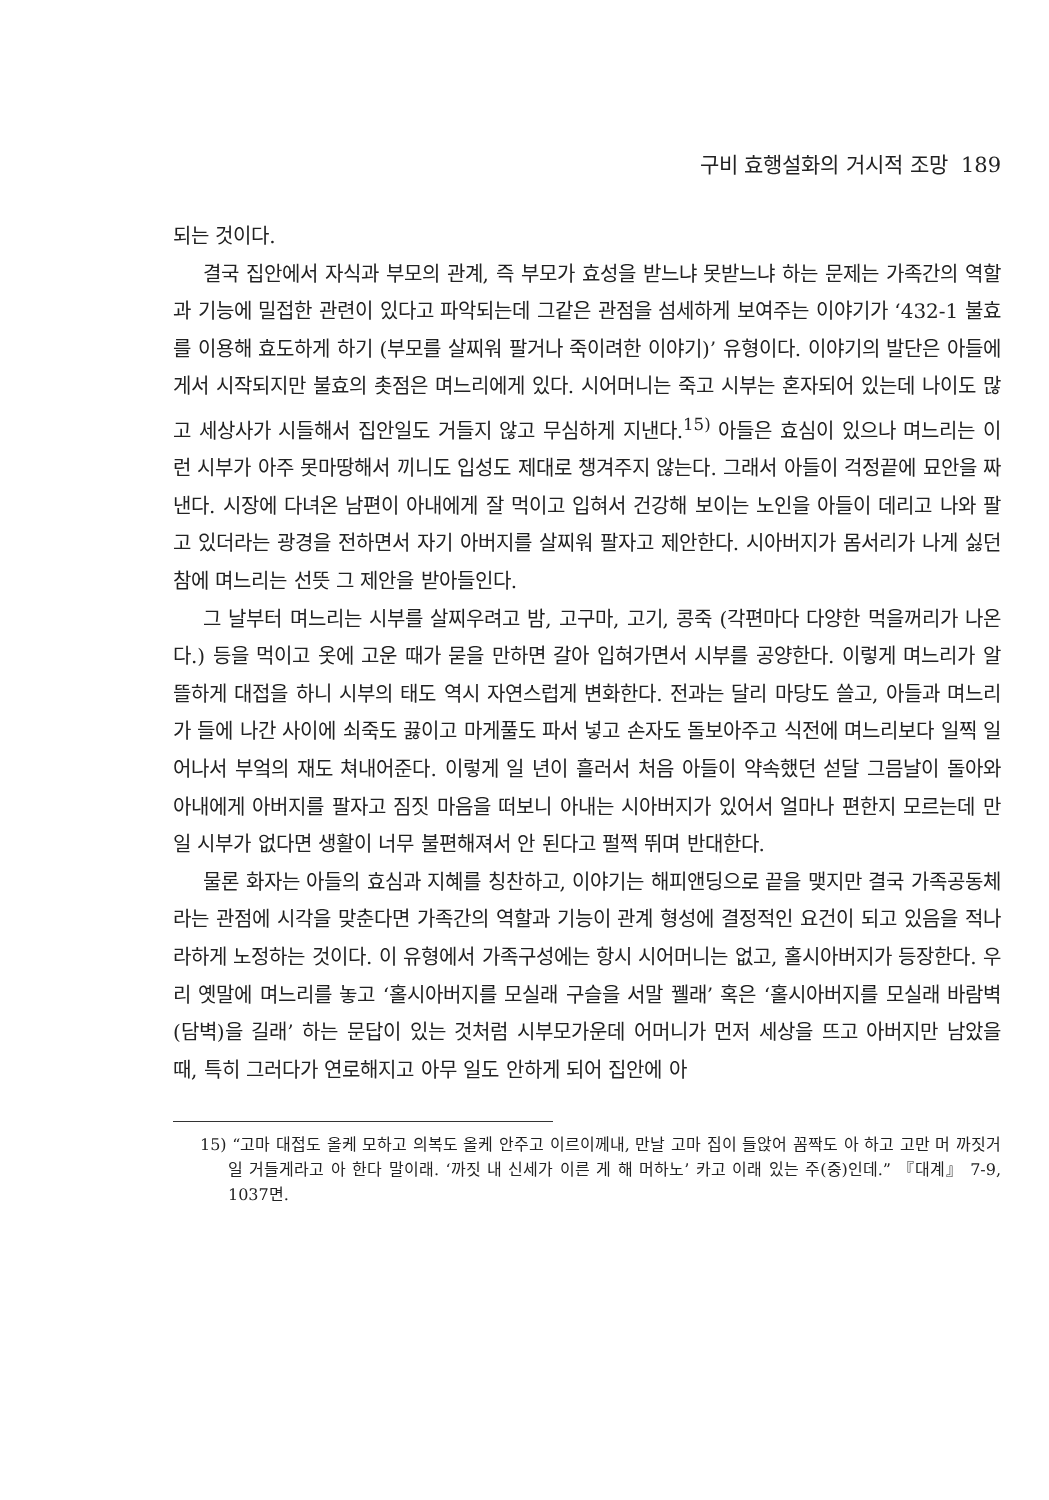구비 효행설화의 거시적 조망 189
되는 것이다.
결국 집안에서 자식과 부모의 관계, 즉 부모가 효성을 받느냐 못받느냐 하는 문제는 가족간의 역할과 기능에 밀접한 관련이 있다고 파악되는데 그같은 관점을 섬세하게 보여주는 이야기가 ‘432-1 불효를 이용해 효도하게 하기 (부모를 살찌워 팔거나 죽이려한 이야기)’ 유형이다. 이야기의 발단은 아들에게서 시작되지만 불효의 촛점은 며느리에게 있다. 시어머니는 죽고 시부는 혼자되어 있는데 나이도 많고 세상사가 시들해서 집안일도 거들지 않고 무심하게 지낸다.<sup>15)</sup> 아들은 효심이 있으나 며느리는 이런 시부가 아주 못마땅해서 끼니도 입성도 제대로 챙겨주지 않는다. 그래서 아들이 걱정끝에 묘안을 짜낸다. 시장에 다녀온 남편이 아내에게 잘 먹이고 입혀서 건강해 보이는 노인을 아들이 데리고 나와 팔고 있더라는 광경을 전하면서 자기 아버지를 살찌워 팔자고 제안한다. 시아버지가 몸서리가 나게 싫던 참에 며느리는 선뜻 그 제안을 받아들인다.
그 날부터 며느리는 시부를 살찌우려고 밤, 고구마, 고기, 콩죽 (각편마다 다양한 먹을꺼리가 나온다.) 등을 먹이고 옷에 고운 때가 묻을 만하면 갈아 입혀가면서 시부를 공양한다. 이렇게 며느리가 알뜰하게 대접을 하니 시부의 태도 역시 자연스럽게 변화한다. 전과는 달리 마당도 쓸고, 아들과 며느리가 들에 나간 사이에 쇠죽도 끓이고 마게풀도 파서 넣고 손자도 돌보아주고 식전에 며느리보다 일찍 일어나서 부엌의 재도 쳐내어준다. 이렇게 일 년이 흘러서 처음 아들이 약속했던 섣달 그믐날이 돌아와 아내에게 아버지를 팔자고 짐짓 마음을 떠보니 아내는 시아버지가 있어서 얼마나 편한지 모르는데 만일 시부가 없다면 생활이 너무 불편해져서 안 된다고 펄쩍 뛰며 반대한다.
물론 화자는 아들의 효심과 지혜를 칭찬하고, 이야기는 해피앤딩으로 끝을 맺지만 결국 가족공동체라는 관점에 시각을 맞춘다면 가족간의 역할과 기능이 관계 형성에 결정적인 요건이 되고 있음을 적나라하게 노정하는 것이다. 이 유형에서 가족구성에는 항시 시어머니는 없고, 홀시아버지가 등장한다. 우리 옛말에 며느리를 놓고 ‘홀시아버지를 모실래 구슬을 서말 꿸래’ 혹은 ‘홀시아버지를 모실래 바람벽(담벽)을 길래’ 하는 문답이 있는 것처럼 시부모가운데 어머니가 먼저 세상을 뜨고 아버지만 남았을 때, 특히 그러다가 연로해지고 아무 일도 안하게 되어 집안에 아
15) “고마 대접도 올케 모하고 의복도 올케 안주고 이르이께내, 만날 고마 집이 들앉어 꼼짝도 아 하고 고만 머 까짓거 일 거들게라고 아 한다 말이래. ‘까짓 내 신세가 이른 게 해 머하노’ 카고 이래 있는 주(중)인데.” 『대계』 7-9, 1037면.